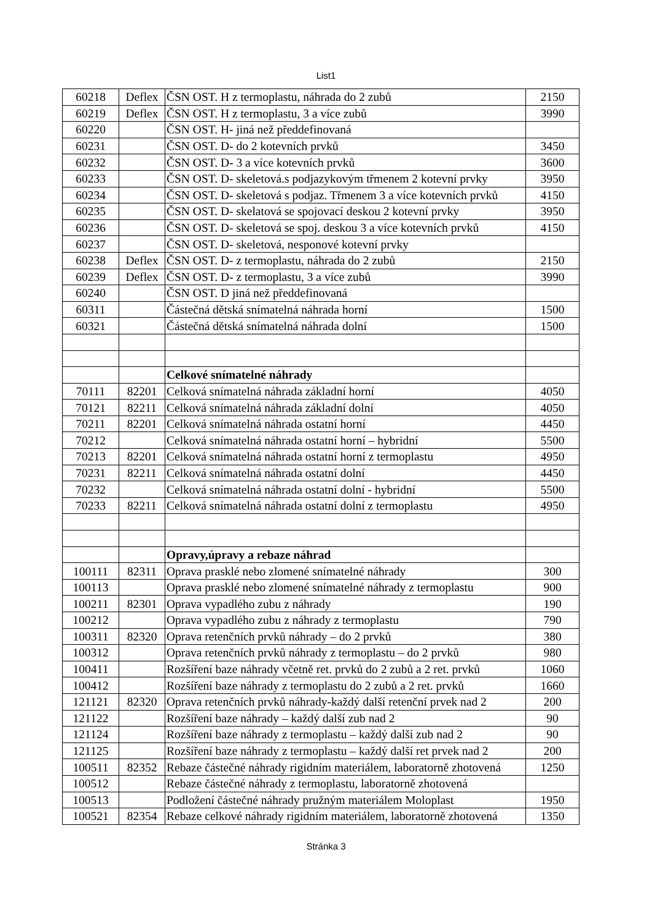List1
| 60218 | Deflex | ČSN OST. H z termoplastu, náhrada do 2 zubů | 2150 |
| 60219 | Deflex | ČSN OST. H z termoplastu, 3 a více zubů | 3990 |
| 60220 | | ČSN OST. H- jiná než předdefinovaná | |
| 60231 | | ČSN OST. D- do 2 kotevních prvků | 3450 |
| 60232 | | ČSN OST. D- 3 a více kotevních prvků | 3600 |
| 60233 | | ČSN OST. D- skeletová.s podjazykovým třmenem 2 kotevní prvky | 3950 |
| 60234 | | ČSN OST. D- skeletová s podjaz. Třmenem 3 a více kotevních prvků | 4150 |
| 60235 | | ČSN OST. D- skelatová se spojovací deskou 2 kotevní prvky | 3950 |
| 60236 | | ČSN OST. D- skeletová se spoj. deskou 3 a více kotevních prvků | 4150 |
| 60237 | | ČSN OST. D- skeletová, nesponové kotevní prvky | |
| 60238 | Deflex | ČSN OST. D- z termoplastu, náhrada do 2 zubů | 2150 |
| 60239 | Deflex | ČSN OST. D- z termoplastu, 3 a více zubů | 3990 |
| 60240 | | ČSN OST. D jiná než předdefinovaná | |
| 60311 | | Částečná dětská snímatelná náhrada horní | 1500 |
| 60321 | | Částečná dětská snímatelná náhrada dolní | 1500 |
| | | Celkové snímatelné náhrady | |
| 70111 | 82201 | Celková snímatelná náhrada základní horní | 4050 |
| 70121 | 82211 | Celková snímatelná náhrada základní dolní | 4050 |
| 70211 | 82201 | Celková snímatelná náhrada ostatní horní | 4450 |
| 70212 | | Celková snímatelná náhrada ostatní horní – hybridní | 5500 |
| 70213 | 82201 | Celková snímatelná náhrada ostatní horní z termoplastu | 4950 |
| 70231 | 82211 | Celková snímatelná náhrada ostatní dolní | 4450 |
| 70232 | | Celková snímatelná náhrada ostatní dolní - hybridní | 5500 |
| 70233 | 82211 | Celková snímatelná náhrada ostatní dolní z termoplastu | 4950 |
| | | Opravy,úpravy a rebaze náhrad | |
| 100111 | 82311 | Oprava prasklé nebo zlomené snímatelné náhrady | 300 |
| 100113 | | Oprava prasklé nebo zlomené snímatelné náhrady z termoplastu | 900 |
| 100211 | 82301 | Oprava vypadlého zubu z náhrady | 190 |
| 100212 | | Oprava vypadlého zubu z náhrady z termoplastu | 790 |
| 100311 | 82320 | Oprava retenčních prvků náhrady – do 2 prvků | 380 |
| 100312 | | Oprava retenčních prvků náhrady z termoplastu – do 2 prvků | 980 |
| 100411 | | Rozšíření baze náhrady včetně ret. prvků do 2 zubů a 2 ret. prvků | 1060 |
| 100412 | | Rozšíření baze náhrady z termoplastu do 2 zubů a 2 ret. prvků | 1660 |
| 121121 | 82320 | Oprava retenčních prvků náhrady-každý další retenční prvek nad 2 | 200 |
| 121122 | | Rozšíření baze náhrady – každý další zub nad 2 | 90 |
| 121124 | | Rozšíření baze náhrady z termoplastu – každý další zub nad 2 | 90 |
| 121125 | | Rozšíření baze náhrady z termoplastu – každý další ret prvek nad 2 | 200 |
| 100511 | 82352 | Rebaze částečné náhrady rigidním materiálem, laboratorně zhotovená | 1250 |
| 100512 | | Rebaze částečné náhrady z termoplastu, laboratorně zhotovená | |
| 100513 | | Podložení částečné náhrady pružným materiálem Moloplast | 1950 |
| 100521 | 82354 | Rebaze celkové náhrady rigidním materiálem, laboratorně zhotovená | 1350 |
Stránka 3